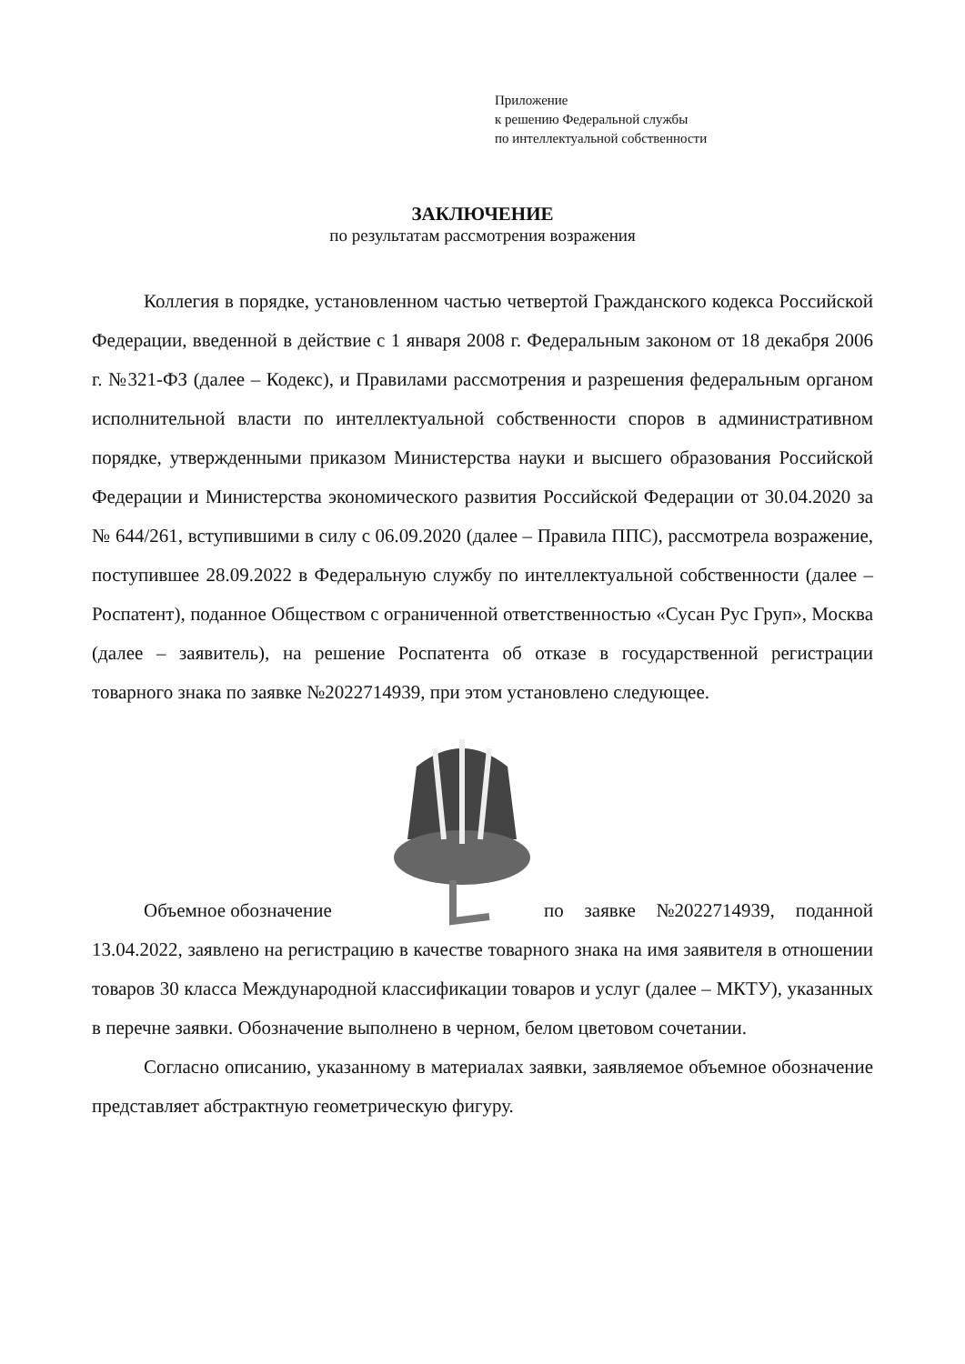Приложение
к решению Федеральной службы
по интеллектуальной собственности
ЗАКЛЮЧЕНИЕ
по результатам рассмотрения возражения
Коллегия в порядке, установленном частью четвертой Гражданского кодекса Российской Федерации, введенной в действие с 1 января 2008 г. Федеральным законом от 18 декабря 2006 г. №321-ФЗ (далее – Кодекс), и Правилами рассмотрения и разрешения федеральным органом исполнительной власти по интеллектуальной собственности споров в административном порядке, утвержденными приказом Министерства науки и высшего образования Российской Федерации и Министерства экономического развития Российской Федерации от 30.04.2020 за № 644/261, вступившими в силу с 06.09.2020 (далее – Правила ППС), рассмотрела возражение, поступившее 28.09.2022 в Федеральную службу по интеллектуальной собственности (далее – Роспатент), поданное Обществом с ограниченной ответственностью «Сусан Рус Груп», Москва (далее – заявитель), на решение Роспатента об отказе в государственной регистрации товарного знака по заявке №2022714939, при этом установлено следующее.
Объемное обозначение
по заявке №2022714939, поданной
13.04.2022, заявлено на регистрацию в качестве товарного знака на имя заявителя в отношении товаров 30 класса Международной классификации товаров и услуг (далее – МКТУ), указанных в перечне заявки. Обозначение выполнено в черном, белом цветовом сочетании.
Согласно описанию, указанному в материалах заявки, заявляемое объемное обозначение представляет абстрактную геометрическую фигуру.